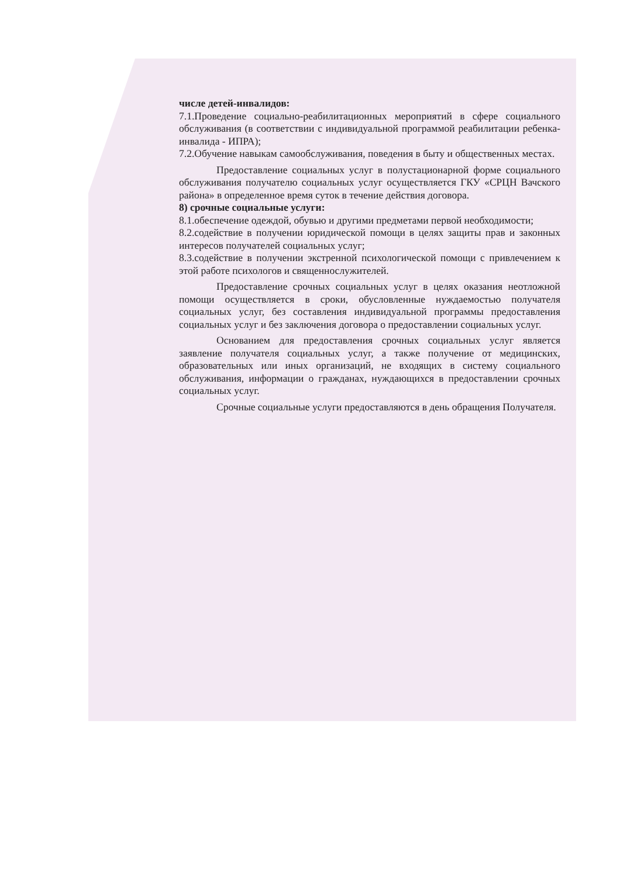числе детей-инвалидов:
7.1.Проведение социально-реабилитационных мероприятий в сфере социального обслуживания (в соответствии с индивидуальной программой реабилитации ребенка-инвалида - ИПРА);
7.2.Обучение навыкам самообслуживания, поведения в быту и общественных местах.
Предоставление социальных услуг в полустационарной форме социального обслуживания получателю социальных услуг осуществляется ГКУ «СРЦН Вачского района» в определенное время суток в течение действия договора.
8) срочные социальные услуги:
8.1.обеспечение одеждой, обувью и другими предметами первой необходимости;
8.2.содействие в получении юридической помощи в целях защиты прав и законных интересов получателей социальных услуг;
8.3.содействие в получении экстренной психологической помощи с привлечением к этой работе психологов и священнослужителей.
Предоставление срочных социальных услуг в целях оказания неотложной помощи осуществляется в сроки, обусловленные нуждаемостью получателя социальных услуг, без составления индивидуальной программы предоставления социальных услуг и без заключения договора о предоставлении социальных услуг.
Основанием для предоставления срочных социальных услуг является заявление получателя социальных услуг, а также получение от медицинских, образовательных или иных организаций, не входящих в систему социального обслуживания, информации о гражданах, нуждающихся в предоставлении срочных социальных услуг.
Срочные социальные услуги предоставляются в день обращения Получателя.